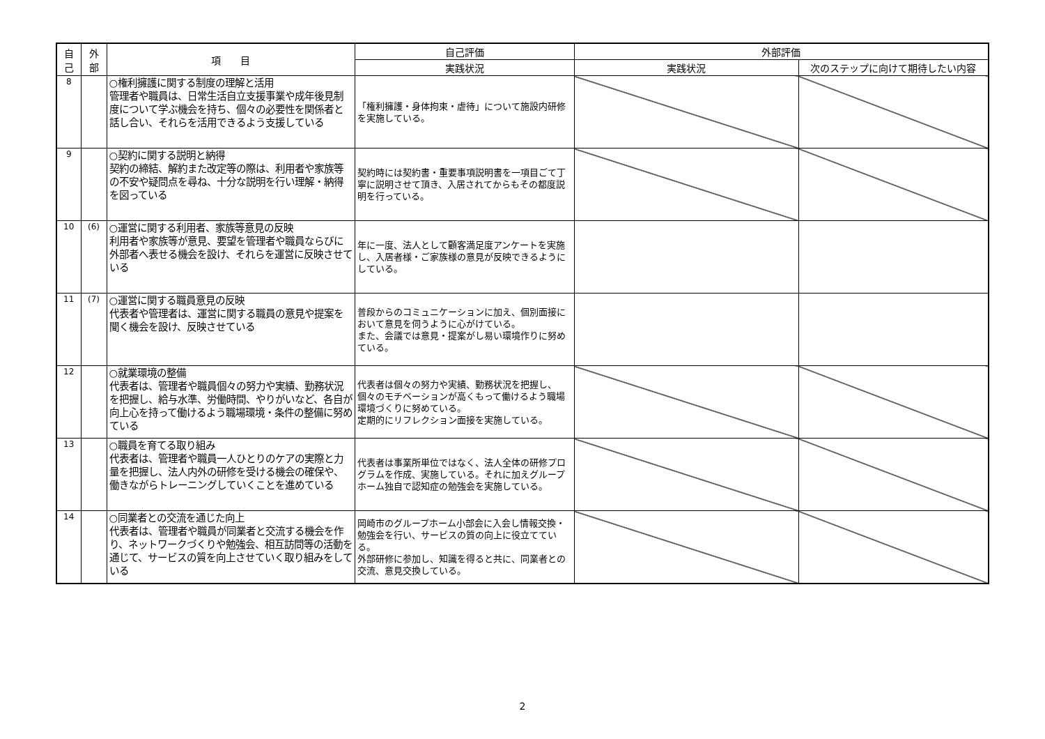| 自 己 | 外 部 | 項 目 | 自己評価 | 外部評価 | |
| --- | --- | --- | --- | --- | --- |
| | | | 実践状況 | 実践状況 | 次のステップに向けて期待したい内容 |
| 8 | | ○権利擁護に関する制度の理解と活用 管理者や職員は、日常生活自立支援事業や成年後見制度について学ぶ機会を持ち、個々の必要性を関係者と話し合い、それらを活用できるよう支援している | 「権利擁護・身体拘束・虐待」について施設内研修を実施している。 | | |
| 9 | | ○契約に関する説明と納得 契約の締結、解約また改定等の際は、利用者や家族等の不安や疑問点を尋ね、十分な説明を行い理解・納得を図っている | 契約時には契約書・重要事項説明書を一項目ごて丁寧に説明させて頂き、入居されてからもその都度説明を行っている。 | | |
| 10 | (6) | ○運営に関する利用者、家族等意見の反映 利用者や家族等が意見、要望を管理者や職員ならびに外部者へ表せる機会を設け、それらを運営に反映させている | 年に一度、法人として顧客満足度アンケートを実施し、入居者様・ご家族様の意見が反映できるようにしている。 | | |
| 11 | (7) | ○運営に関する職員意見の反映 代表者や管理者は、運営に関する職員の意見や提案を聞く機会を設け、反映させている | 普段からのコミュニケーションに加え、個別面接において意見を伺うように心がけている。 また、会議では意見・提案がし易い環境作りに努めている。 | | |
| 12 | | ○就業環境の整備 代表者は、管理者や職員個々の努力や実績、勤務状況を把握し、給与水準、労働時間、やりがいなど、各自が向上心を持って働けるよう職場環境・条件の整備に努めている | 代表者は個々の努力や実績、勤務状況を把握し、個々のモチベーションが高くもって働けるよう職場環境づくりに努めている。 定期的にリフレクション面接を実施している。 | | |
| 13 | | ○職員を育てる取り組み 代表者は、管理者や職員一人ひとりのケアの実際と力量を把握し、法人内外の研修を受ける機会の確保や、働きながらトレーニングしていくことを進めている | 代表者は事業所単位ではなく、法人全体の研修プログラムを作成、実施している。それに加えグループホーム独自で認知症の勉強会を実施している。 | | |
| 14 | | ○同業者との交流を通じた向上 代表者は、管理者や職員が同業者と交流する機会を作り、ネットワークづくりや勉強会、相互訪問等の活動を通じて、サービスの質を向上させていく取り組みをしている | 岡崎市のグループホーム小部会に入会し情報交換・勉強会を行い、サービスの質の向上に役立てている。 外部研修に参加し、知識を得ると共に、同業者との交流、意見交換している。 | | |
2